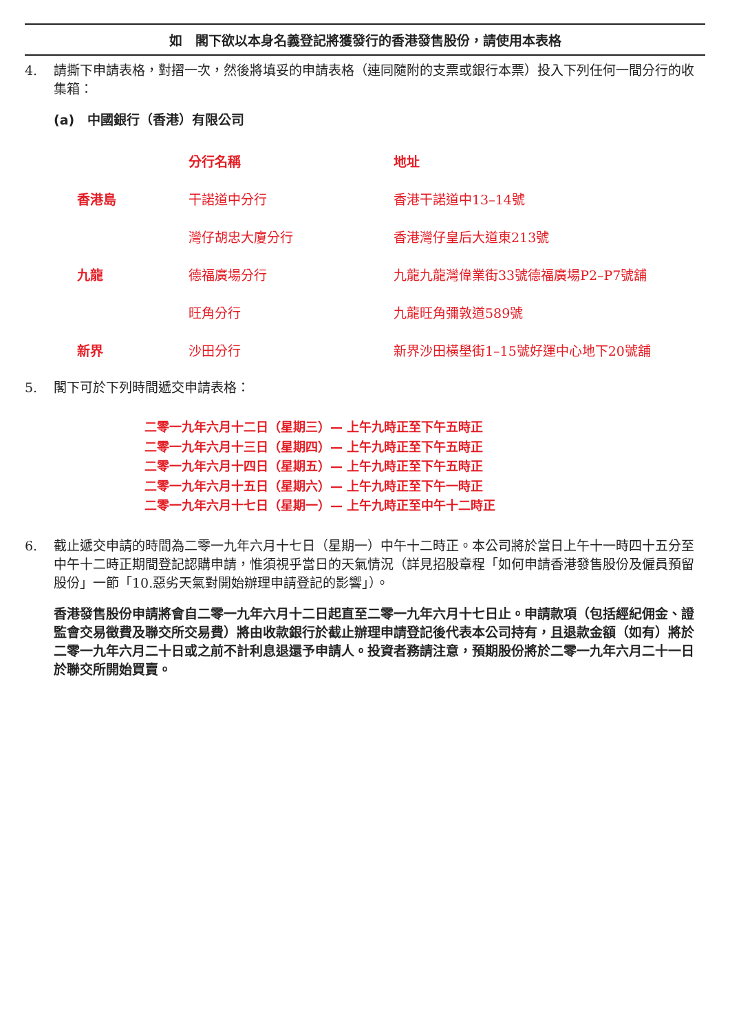如　閣下欲以本身名義登記將獲發行的香港發售股份，請使用本表格
4. 請撕下申請表格，對摺一次，然後將填妥的申請表格（連同隨附的支票或銀行本票）投入下列任何一間分行的收集箱：
(a)　中國銀行（香港）有限公司
| | 分行名稱 | 地址 |
| 香港島 | 干諾道中分行 | 香港干諾道中13–14號 |
| | 灣仔胡忠大廈分行 | 香港灣仔皇后大道東213號 |
| 九龍 | 德福廣場分行 | 九龍九龍灣偉業街33號德福廣場P2–P7號舖 |
| | 旺角分行 | 九龍旺角彌敦道589號 |
| 新界 | 沙田分行 | 新界沙田橫壆街1–15號好運中心地下20號舖 |
5. 閣下可於下列時間遞交申請表格：
二零一九年六月十二日（星期三）— 上午九時正至下午五時正
二零一九年六月十三日（星期四）— 上午九時正至下午五時正
二零一九年六月十四日（星期五）— 上午九時正至下午五時正
二零一九年六月十五日（星期六）— 上午九時正至下午一時正
二零一九年六月十七日（星期一）— 上午九時正至中午十二時正
6. 截止遞交申請的時間為二零一九年六月十七日（星期一）中午十二時正。本公司將於當日上午十一時四十五分至中午十二時正期間登記認購申請，惟須視乎當日的天氣情況（詳見招股章程「如何申請香港發售股份及僱員預留股份」一節「10.惡劣天氣對開始辦理申請登記的影響」）。
香港發售股份申請將會自二零一九年六月十二日起直至二零一九年六月十七日止。申請款項（包括經紀佣金、證監會交易徵費及聯交所交易費）將由收款銀行於截止辦理申請登記後代表本公司持有，且退款金額（如有）將於二零一九年六月二十日或之前不計利息退還予申請人。投資者務請注意，預期股份將於二零一九年六月二十一日於聯交所開始買賣。